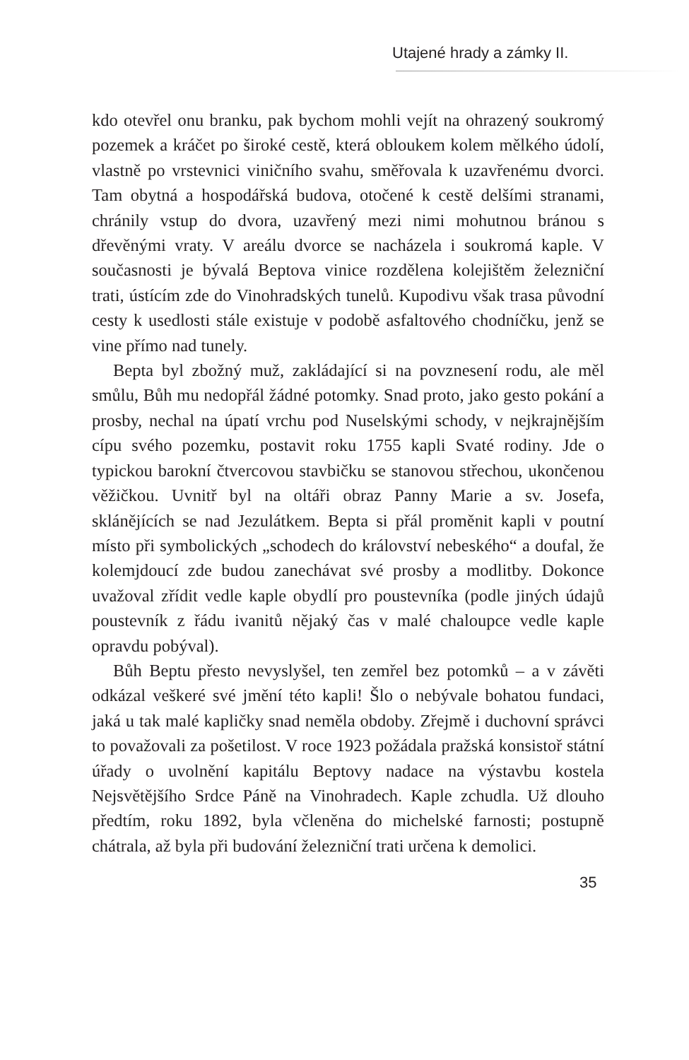Utajené hrady a zámky II.
kdo otevřel onu branku, pak bychom mohli vejít na ohrazený soukromý pozemek a kráčet po široké cestě, která obloukem kolem mělkého údolí, vlastně po vrstevnici viničního svahu, směřovala k uzavřenému dvorci. Tam obytná a hospodářská budova, otočené k cestě delšími stranami, chránily vstup do dvora, uzavřený mezi nimi mohutnou bránou s dřevěnými vraty. V areálu dvorce se nacházela i soukromá kaple. V současnosti je bývalá Beptova vinice rozdělena kolejištěm železniční trati, ústícím zde do Vinohradských tunelů. Kupodivu však trasa původní cesty k usedlosti stále existuje v podobě asfaltového chodníčku, jenž se vine přímo nad tunely.
Bepta byl zbožný muž, zakládající si na povznesení rodu, ale měl smůlu, Bůh mu nedopřál žádné potomky. Snad proto, jako gesto pokání a prosby, nechal na úpatí vrchu pod Nuselskými schody, v nejkrajnějším cípu svého pozemku, postavit roku 1755 kapli Svaté rodiny. Jde o typickou barokní čtvercovou stavbičku se stanovou střechou, ukončenou věžičkou. Uvnitř byl na oltáři obraz Panny Marie a sv. Josefa, sklánějících se nad Jezulátkem. Bepta si přál proměnit kapli v poutní místo při symbolických „schodech do království nebeského“ a doufal, že kolemjdoucí zde budou zanechávat své prosby a modlitby. Dokonce uvažoval zřídit vedle kaple obydlí pro poustevníka (podle jiných údajů poustevník z řádu ivanitů nějaký čas v malé chaloupce vedle kaple opravdu pobýval).
Bůh Beptu přesto nevyslyšel, ten zemřel bez potomků – a v závěti odkázal veškeré své jmění této kapli! Šlo o nebývale bohatou fundaci, jaká u tak malé kapličky snad neměla obdoby. Zřejmě i duchovní správci to považovali za pošetilost. V roce 1923 požádala pražská konsistoř státní úřady o uvolnění kapitálu Beptovy nadace na výstavbu kostela Nejsvětějšího Srdce Páně na Vinohradech. Kaple zchudla. Už dlouho předtím, roku 1892, byla včleněna do michelské farnosti; postupně chátrala, až byla při budování železniční trati určena k demolici.
35